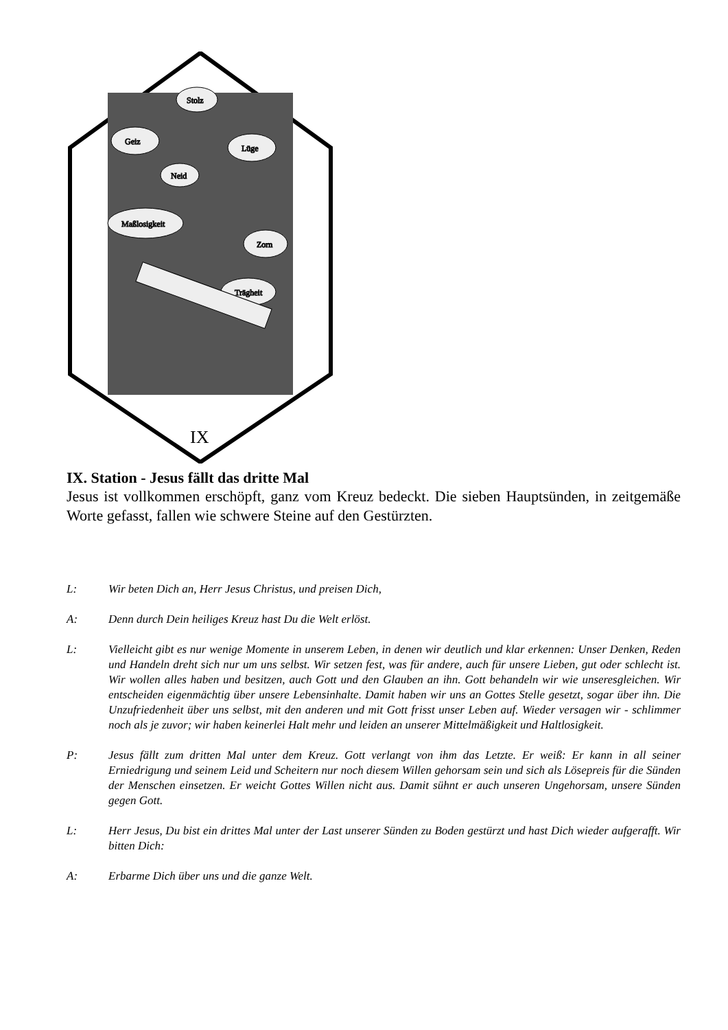Stolz
Geiz
Lüge
Neid
Maßlosigkeit
Zorn
Trägheit
IX
IX. Station - Jesus fällt das dritte Mal
Jesus ist vollkommen erschöpft, ganz vom Kreuz bedeckt. Die sieben Hauptsünden, in zeitgemäße Worte gefasst, fallen wie schwere Steine auf den Gestürzten.
L: Wir beten Dich an, Herr Jesus Christus, und preisen Dich,
A: Denn durch Dein heiliges Kreuz hast Du die Welt erlöst.
L: Vielleicht gibt es nur wenige Momente in unserem Leben, in denen wir deutlich und klar erkennen: Unser Denken, Reden und Handeln dreht sich nur um uns selbst. Wir setzen fest, was für andere, auch für unsere Lieben, gut oder schlecht ist. Wir wollen alles haben und besitzen, auch Gott und den Glauben an ihn. Gott behandeln wir wie unseresgleichen. Wir entscheiden eigenmächtig über unsere Lebensinhalte. Damit haben wir uns an Gottes Stelle gesetzt, sogar über ihn. Die Unzufriedenheit über uns selbst, mit den anderen und mit Gott frisst unser Leben auf. Wieder versagen wir - schlimmer noch als je zuvor; wir haben keinerlei Halt mehr und leiden an unserer Mittelmäßigkeit und Haltlosigkeit.
P: Jesus fällt zum dritten Mal unter dem Kreuz. Gott verlangt von ihm das Letzte. Er weiß: Er kann in all seiner Erniedrigung und seinem Leid und Scheitern nur noch diesem Willen gehorsam sein und sich als Lösepreis für die Sünden der Menschen einsetzen. Er weicht Gottes Willen nicht aus. Damit sühnt er auch unseren Ungehorsam, unsere Sünden gegen Gott.
L: Herr Jesus, Du bist ein drittes Mal unter der Last unserer Sünden zu Boden gestürzt und hast Dich wieder aufgerafft. Wir bitten Dich:
A: Erbarme Dich über uns und die ganze Welt.